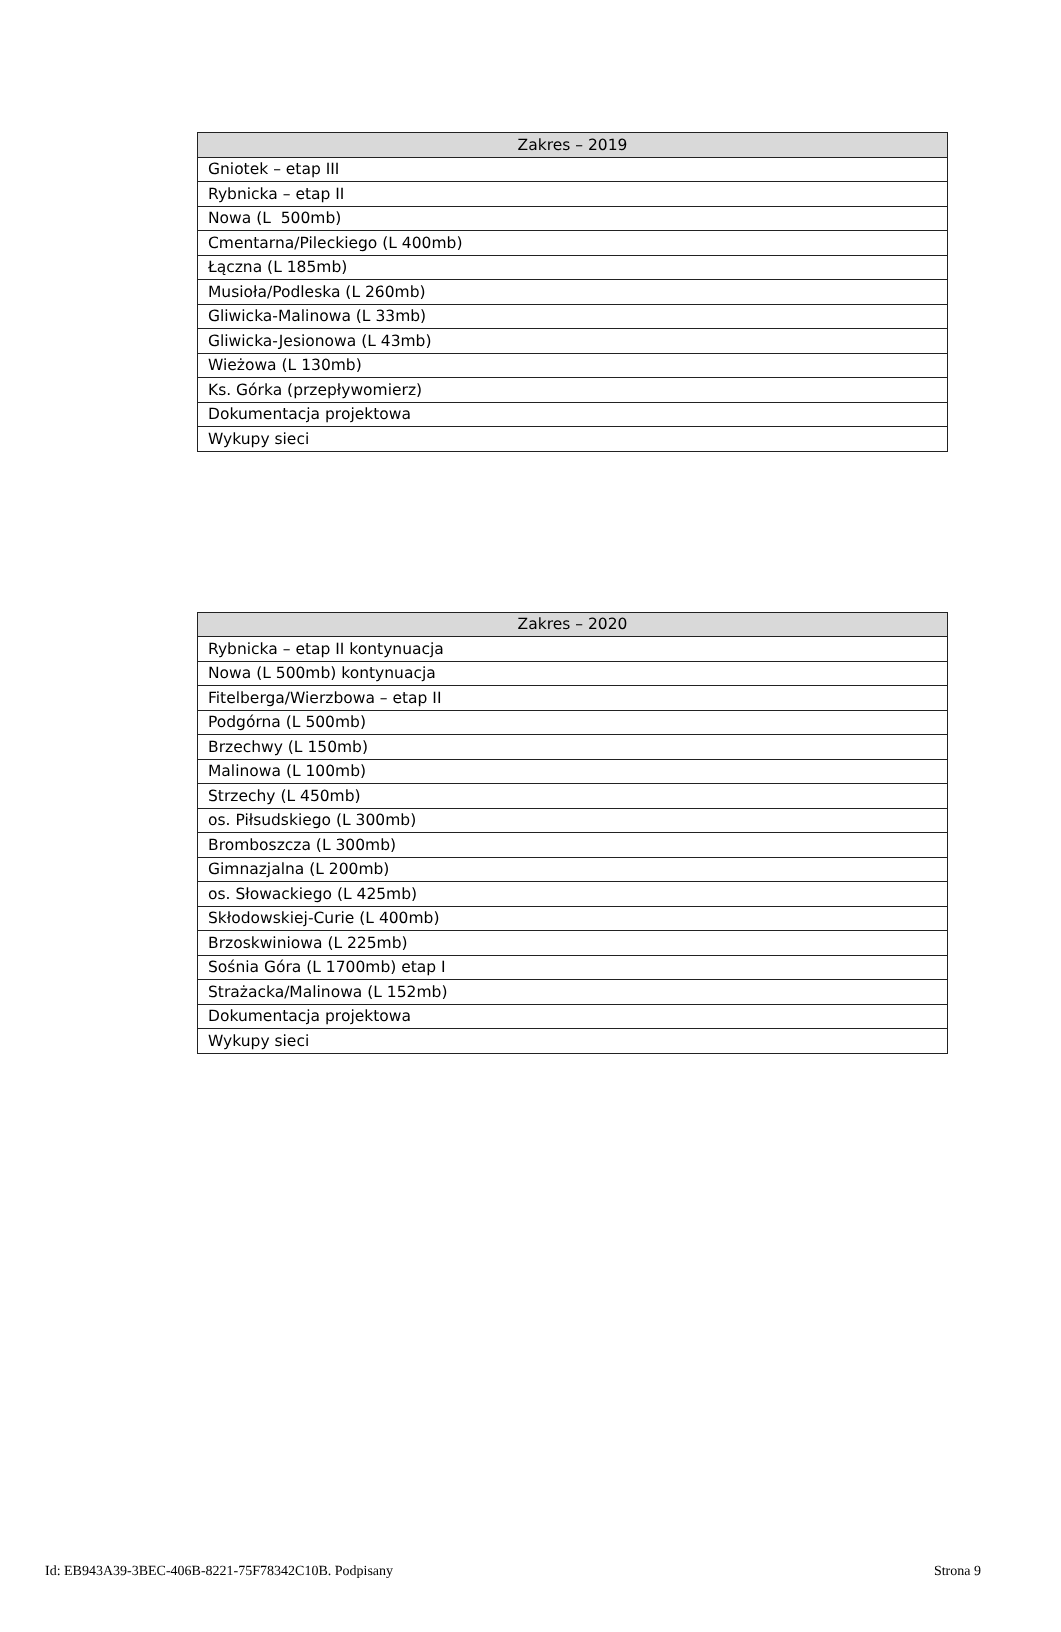| Zakres – 2019 |
| --- |
| Gniotek – etap III |
| Rybnicka – etap II |
| Nowa (L 500mb) |
| Cmentarna/Pileckiego (L 400mb) |
| Łączna (L 185mb) |
| Musioła/Podleska (L 260mb) |
| Gliwicka-Malinowa (L 33mb) |
| Gliwicka-Jesionowa (L 43mb) |
| Wieżowa (L 130mb) |
| Ks. Górka (przepływomierz) |
| Dokumentacja projektowa |
| Wykupy sieci |
| Zakres – 2020 |
| --- |
| Rybnicka – etap II kontynuacja |
| Nowa (L 500mb) kontynuacja |
| Fitelberga/Wierzbowa – etap II |
| Podgórna (L 500mb) |
| Brzechwy (L 150mb) |
| Malinowa (L 100mb) |
| Strzechy (L 450mb) |
| os. Piłsudskiego (L 300mb) |
| Bromboszcza (L 300mb) |
| Gimnazjalna (L 200mb) |
| os. Słowackiego (L 425mb) |
| Skłodowskiej-Curie (L 400mb) |
| Brzoskwiniowa (L 225mb) |
| Sośnia Góra (L 1700mb) etap I |
| Strażacka/Malinowa (L 152mb) |
| Dokumentacja projektowa |
| Wykupy sieci |
Id: EB943A39-3BEC-406B-8221-75F78342C10B. Podpisany Strona 9